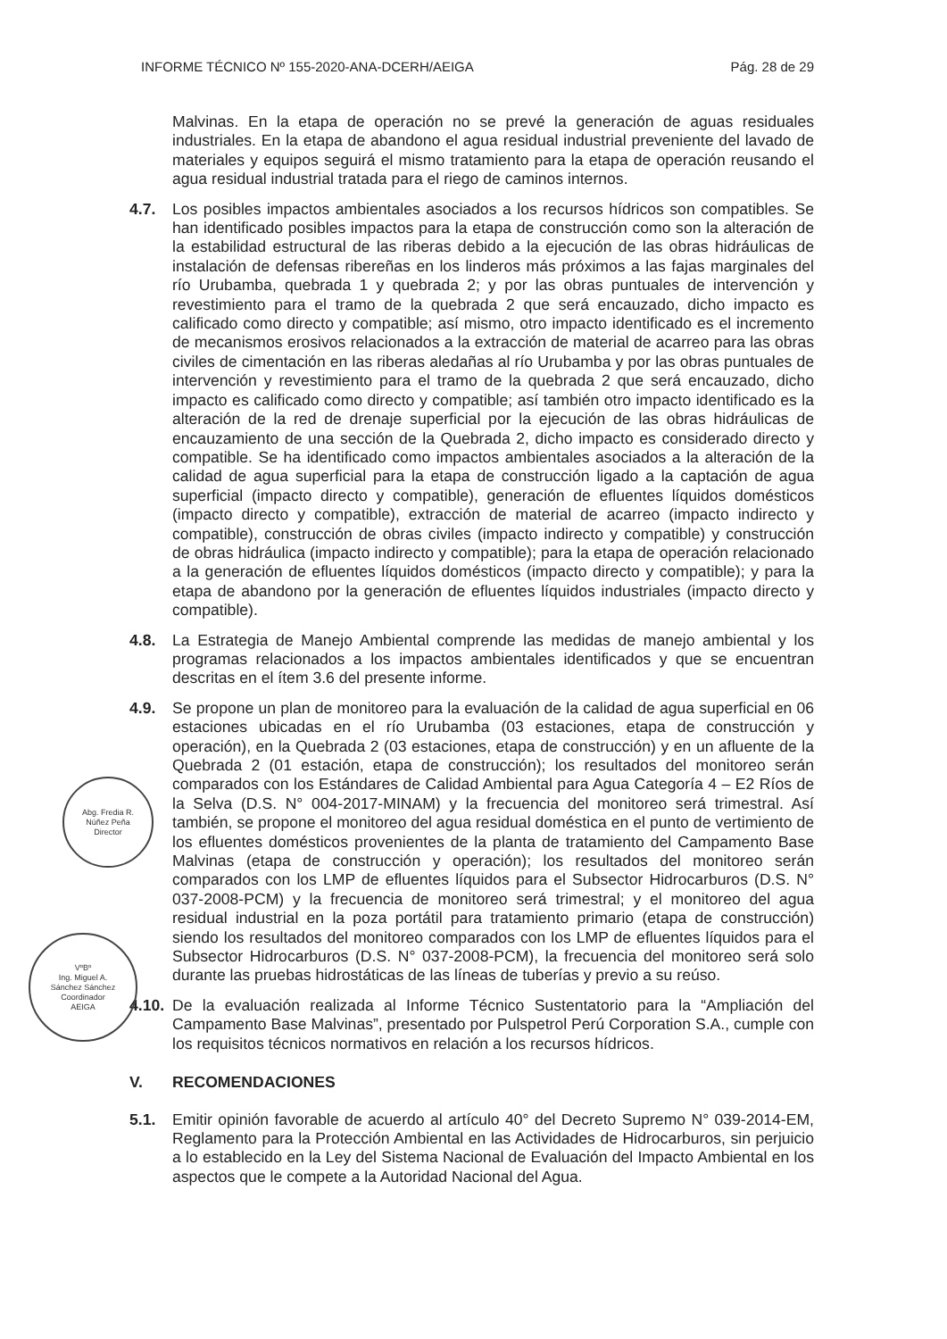INFORME TÉCNICO Nº 155-2020-ANA-DCERH/AEIGA Pág. 28 de 29
Malvinas. En la etapa de operación no se prevé la generación de aguas residuales industriales. En la etapa de abandono el agua residual industrial preveniente del lavado de materiales y equipos seguirá el mismo tratamiento para la etapa de operación reusando el agua residual industrial tratada para el riego de caminos internos.
4.7. Los posibles impactos ambientales asociados a los recursos hídricos son compatibles. Se han identificado posibles impactos para la etapa de construcción como son la alteración de la estabilidad estructural de las riberas debido a la ejecución de las obras hidráulicas de instalación de defensas ribereñas en los linderos más próximos a las fajas marginales del río Urubamba, quebrada 1 y quebrada 2; y por las obras puntuales de intervención y revestimiento para el tramo de la quebrada 2 que será encauzado, dicho impacto es calificado como directo y compatible; así mismo, otro impacto identificado es el incremento de mecanismos erosivos relacionados a la extracción de material de acarreo para las obras civiles de cimentación en las riberas aledañas al río Urubamba y por las obras puntuales de intervención y revestimiento para el tramo de la quebrada 2 que será encauzado, dicho impacto es calificado como directo y compatible; así también otro impacto identificado es la alteración de la red de drenaje superficial por la ejecución de las obras hidráulicas de encauzamiento de una sección de la Quebrada 2, dicho impacto es considerado directo y compatible. Se ha identificado como impactos ambientales asociados a la alteración de la calidad de agua superficial para la etapa de construcción ligado a la captación de agua superficial (impacto directo y compatible), generación de efluentes líquidos domésticos (impacto directo y compatible), extracción de material de acarreo (impacto indirecto y compatible), construcción de obras civiles (impacto indirecto y compatible) y construcción de obras hidráulica (impacto indirecto y compatible); para la etapa de operación relacionado a la generación de efluentes líquidos domésticos (impacto directo y compatible); y para la etapa de abandono por la generación de efluentes líquidos industriales (impacto directo y compatible).
4.8. La Estrategia de Manejo Ambiental comprende las medidas de manejo ambiental y los programas relacionados a los impactos ambientales identificados y que se encuentran descritas en el ítem 3.6 del presente informe.
4.9. Se propone un plan de monitoreo para la evaluación de la calidad de agua superficial en 06 estaciones ubicadas en el río Urubamba (03 estaciones, etapa de construcción y operación), en la Quebrada 2 (03 estaciones, etapa de construcción) y en un afluente de la Quebrada 2 (01 estación, etapa de construcción); los resultados del monitoreo serán comparados con los Estándares de Calidad Ambiental para Agua Categoría 4 – E2 Ríos de la Selva (D.S. N° 004-2017-MINAM) y la frecuencia del monitoreo será trimestral. Así también, se propone el monitoreo del agua residual doméstica en el punto de vertimiento de los efluentes domésticos provenientes de la planta de tratamiento del Campamento Base Malvinas (etapa de construcción y operación); los resultados del monitoreo serán comparados con los LMP de efluentes líquidos para el Subsector Hidrocarburos (D.S. N° 037-2008-PCM) y la frecuencia de monitoreo será trimestral; y el monitoreo del agua residual industrial en la poza portátil para tratamiento primario (etapa de construcción) siendo los resultados del monitoreo comparados con los LMP de efluentes líquidos para el Subsector Hidrocarburos (D.S. N° 037-2008-PCM), la frecuencia del monitoreo será solo durante las pruebas hidrostáticas de las líneas de tuberías y previo a su reúso.
4.10.
De la evaluación realizada al Informe Técnico Sustentatorio para la “Ampliación del Campamento Base Malvinas”, presentado por Pulspetrol Perú Corporation S.A., cumple con los requisitos técnicos normativos en relación a los recursos hídricos.
V. RECOMENDACIONES
5.1. Emitir opinión favorable de acuerdo al artículo 40° del Decreto Supremo N° 039-2014-EM, Reglamento para la Protección Ambiental en las Actividades de Hidrocarburos, sin perjuicio a lo establecido en la Ley del Sistema Nacional de Evaluación del Impacto Ambiental en los aspectos que le compete a la Autoridad Nacional del Agua.
Abg. Fredia R.
Núñez Peña
Director
VºBº
Ing. Miguel A.
Sánchez Sánchez
Coordinador
AEIGA